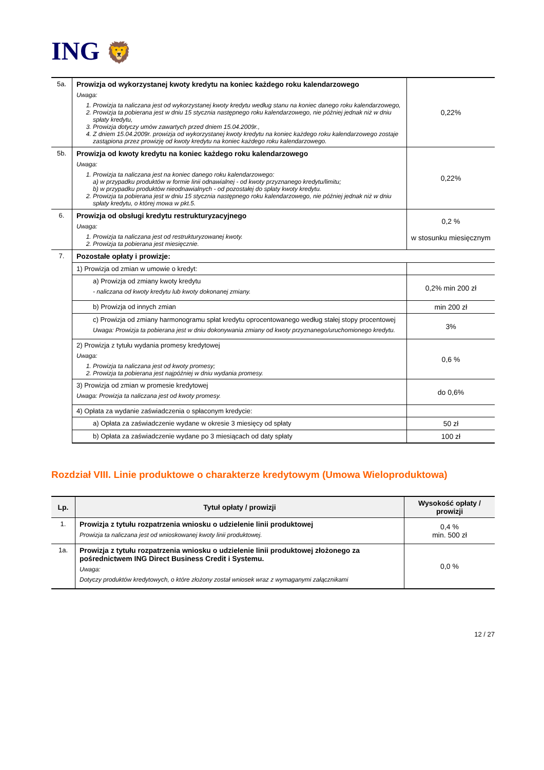ING 🦁
| 5a. | Prowizja od wykorzystanej kwoty kredytu na koniec każdego roku kalendarzowego Uwaga: 1. Prowizja ta naliczana jest od wykorzystanej kwoty kredytu według stanu na koniec danego roku kalendarzowego, 2. Prowizja ta pobierana jest w dniu 15 stycznia następnego roku kalendarzowego, nie później jednak niż w dniu spłaty kredytu, 3. Prowizja dotyczy umów zawartych przed dniem 15.04.2009r., 4. Z dniem 15.04.2009r. prowizja od wykorzystanej kwoty kredytu na koniec każdego roku kalendarzowego zostaje zastąpiona przez prowizję od kwoty kredytu na koniec każdego roku kalendarzowego. | 0,22% |
| 5b. | Prowizja od kwoty kredytu na koniec każdego roku kalendarzowego Uwaga: 1. Prowizja ta naliczana jest na koniec danego roku kalendarzowego: a) w przypadku produktów w formie linii odnawialnej - od kwoty przyznanego kredytu/limitu; b) w przypadku produktów nieodnawialnych - od pozostałej do spłaty kwoty kredytu. 2. Prowizja ta pobierana jest w dniu 15 stycznia następnego roku kalendarzowego, nie później jednak niż w dniu spłaty kredytu, o której mowa w pkt.5. | 0,22% |
| 6. | Prowizja od obsługi kredytu restrukturyzacyjnego Uwaga: 1. Prowizja ta naliczana jest od restrukturyzowanej kwoty. 2. Prowizja ta pobierana jest miesięcznie. | 0,2 % w stosunku miesięcznym |
| 7. | Pozostałe opłaty i prowizje: | |
| | 1) Prowizja od zmian w umowie o kredyt: | |
| | a) Prowizja od zmiany kwoty kredytu - naliczana od kwoty kredytu lub kwoty dokonanej zmiany. | 0,2% min 200 zł |
| | b) Prowizja od innych zmian | min 200 zł |
| | c) Prowizja od zmiany harmonogramu spłat kredytu oprocentowanego według stałej stopy procentowej Uwaga: Prowizja ta pobierana jest w dniu dokonywania zmiany od kwoty przyznanego/uruchomionego kredytu. | 3% |
| | 2) Prowizja z tytułu wydania promesy kredytowej Uwaga: 1. Prowizja ta naliczana jest od kwoty promesy; 2. Prowizja ta pobierana jest najpóźniej w dniu wydania promesy. | 0,6 % |
| | 3) Prowizja od zmian w promesie kredytowej Uwaga: Prowizja ta naliczana jest od kwoty promesy. | do 0,6% |
| | 4) Opłata za wydanie zaświadczenia o spłaconym kredycie: | |
| | a) Opłata za zaświadczenie wydane w okresie 3 miesięcy od spłaty | 50 zł |
| | b) Opłata za zaświadczenie wydane po 3 miesiącach od daty spłaty | 100 zł |
Rozdział VIII. Linie produktowe o charakterze kredytowym (Umowa Wieloproduktowa)
| Lp. | Tytuł opłaty / prowizji | Wysokość opłaty / prowizji |
| --- | --- | --- |
| 1. | Prowizja z tytułu rozpatrzenia wniosku o udzielenie linii produktowej Prowizja ta naliczana jest od wnioskowanej kwoty linii produktowej. | 0,4 % min. 500 zł |
| 1a. | Prowizja z tytułu rozpatrzenia wniosku o udzielenie linii produktowej złożonego za pośrednictwem ING Direct Business Credit i Systemu. Uwaga: Dotyczy produktów kredytowych, o które złożony został wniosek wraz z wymaganymi załącznikami | 0,0 % |
12 / 27